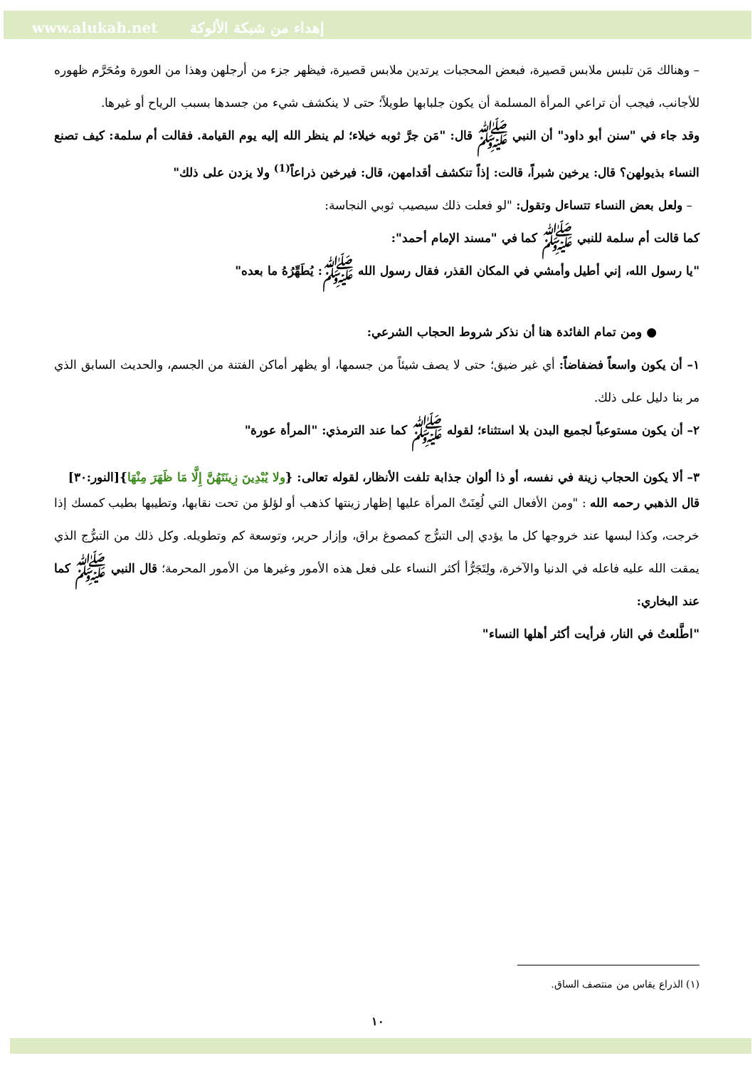www.alukah.net إهداء من شبكة الألوكة
– وهنالك مَن تلبس ملابس قصيرة، فبعض المحجبات يرتدين ملابس قصيرة، فيظهر جزء من أرجلهن وهذا من العورة ومُحَرَّم ظهوره للأجانب، فيجب أن تراعي المرأة المسلمة أن يكون جلبابها طويلاً؛ حتى لا ينكشف شيء من جسدها بسبب الرياح أو غيرها.
وقد جاء في "سنن أبو داود" أن النبي ﷺ قال: "مَن جرَّ ثوبه خيلاء؛ لم ينظر الله إليه يوم القيامة. فقالت أم سلمة: كيف تصنع النساء بذيولهن؟ قال: يرخين شبراً، قالت: إذاً تنكشف أقدامهن، قال: فيرخين ذراعاً<sup>(1)</sup> ولا يزدن على ذلك"
– ولعل بعض النساء تتساءل وتقول: "لو فعلت ذلك سيصيب ثوبي النجاسة:
كما قالت أم سلمة للنبي ﷺ كما في "مسند الإمام أحمد":
"يا رسول الله، إني أطيل وأمشي في المكان القذر، فقال رسول الله ﷺ: يُطَهِّرُهُ ما بعده"
● ومن تمام الفائدة هنا أن نذكر شروط الحجاب الشرعي:
١– أن يكون واسعاً فضفاضاً: أي غير ضيق؛ حتى لا يصف شيئاً من جسمها، أو يظهر أماكن الفتنة من الجسم، والحديث السابق الذي مر بنا دليل على ذلك.
٢– أن يكون مستوعباً لجميع البدن بلا استثناء؛ لقوله ﷺ كما عند الترمذي: "المرأة عورة"
٣– ألا يكون الحجاب زينة في نفسه، أو ذا ألوان جذابة تلفت الأنظار، لقوله تعالى: {ولا يُبْدِينَ زِينَتَهُنَّ إِلَّا مَا ظَهَرَ مِنْهَا}[النور:٣٠]
قال الذهبي رحمه الله : "ومن الأفعال التي لُعِنَتْ المرأة عليها إظهار زينتها كذهب أو لؤلؤ من تحت نقابها، وتطيبها بطيب كمسك إذا خرجت، وكذا لبسها عند خروجها كل ما يؤدي إلى التبرُّج كمصوغ براق، وإزار حرير، وتوسعة كم وتطويله. وكل ذلك من التبرُّج الذي يمقت الله عليه فاعله في الدنيا والآخرة، ولِتَجَرُّأ أكثر النساء على فعل هذه الأمور وغيرها من الأمور المحرمة؛ قال النبي ﷺ كما عند البخاري:
"اطَّلعتُ في النار، فرأيت أكثر أهلها النساء"
(١) الذراع يقاس من منتصف الساق.
١٠